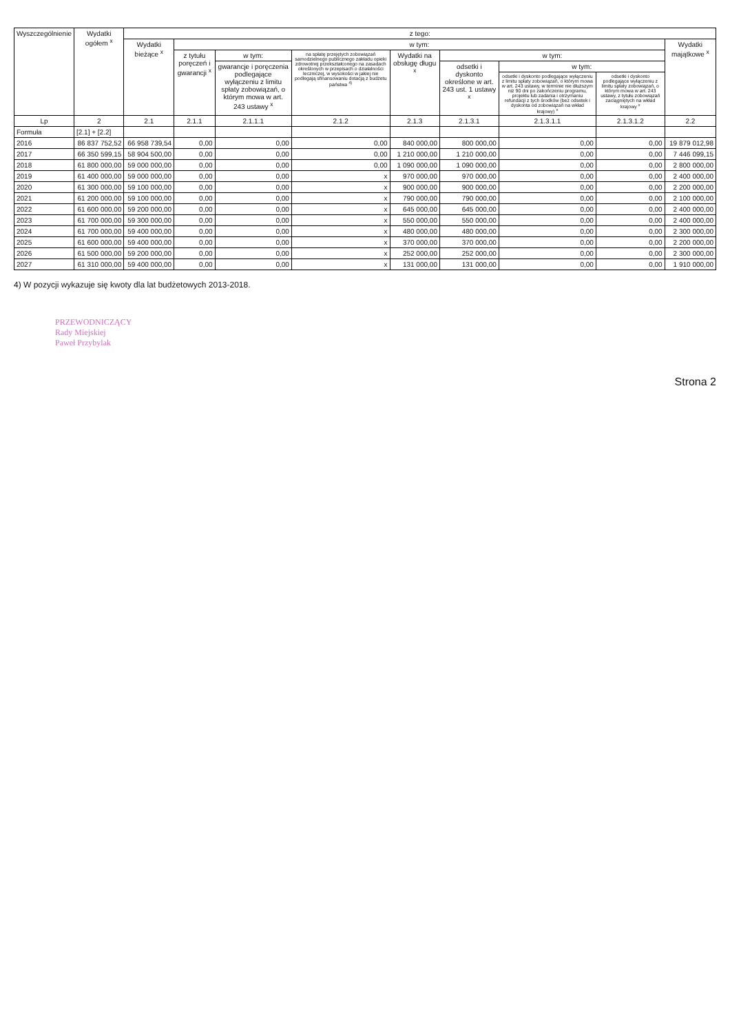| Wyszczególnienie | Wydatki ogółem <sup>x</sup> | z tego: | | | | | | | | |
| --- | --- | --- | --- | --- | --- | --- | --- | --- | --- | --- |
| | | Wydatki bieżące <sup>x</sup> | w tym: | | | | | | | Wydatki majątkowe <sup>x</sup> |
| | | | z tytułu poręczeń i gwarancji <sup>x</sup> | w tym: | na spłatę przejętych zobowiązań samodzielnego publicznego zakładu opieki zdrowotnej przekształconego na zasadach określonych w przepisach o działalności leczniczej, w wysokości w jakiej nie podlegają sfinansowaniu dotacją z budżetu państwa <sup>4)</sup> | Wydatki na obsługę długu <sup>x</sup> | w tym: | | | |
| | | | | gwarancje i poręczenia podlegające wyłączeniu z limitu spłaty zobowiązań, o którym mowa w art. 243 ustawy <sup>x</sup> | | | odsetki i dyskonto określone w art. 243 ust. 1 ustawy <sup>x</sup> | w tym: | | |
| | | | | | | | | odsetki i dyskonto podlegające wyłączeniu z limitu spłaty zobowiązań, o którym mowa w art. 243 ustawy, w terminie nie dłuższym niż 90 dni po zakończeniu programu, projektu lub zadania i otrzymaniu refundacji z tych środków (bez odsetek i dyskonta od zobowiązań na wkład krajowy) <sup>x</sup> | odsetki i dyskonto podlegające wyłączeniu z limitu spłaty zobowiązań, o którym mowa w art. 243 ustawy, z tytułu zobowiązań zaciągniętych na wkład krajowy <sup>x</sup> | |
| Lp | 2 | 2.1 | 2.1.1 | 2.1.1.1 | 2.1.2 | 2.1.3 | 2.1.3.1 | 2.1.3.1.1 | 2.1.3.1.2 | 2.2 |
| Formuła | [2.1] + [2.2] | | | | | | | | | |
| 2016 | 86 837 752,52 | 66 958 739,54 | 0,00 | 0,00 | 0,00 | 840 000,00 | 800 000,00 | 0,00 | 0,00 | 19 879 012,98 |
| 2017 | 66 350 599,15 | 58 904 500,00 | 0,00 | 0,00 | 0,00 | 1 210 000,00 | 1 210 000,00 | 0,00 | 0,00 | 7 446 099,15 |
| 2018 | 61 800 000,00 | 59 000 000,00 | 0,00 | 0,00 | 0,00 | 1 090 000,00 | 1 090 000,00 | 0,00 | 0,00 | 2 800 000,00 |
| 2019 | 61 400 000,00 | 59 000 000,00 | 0,00 | 0,00 | x | 970 000,00 | 970 000,00 | 0,00 | 0,00 | 2 400 000,00 |
| 2020 | 61 300 000,00 | 59 100 000,00 | 0,00 | 0,00 | x | 900 000,00 | 900 000,00 | 0,00 | 0,00 | 2 200 000,00 |
| 2021 | 61 200 000,00 | 59 100 000,00 | 0,00 | 0,00 | x | 790 000,00 | 790 000,00 | 0,00 | 0,00 | 2 100 000,00 |
| 2022 | 61 600 000,00 | 59 200 000,00 | 0,00 | 0,00 | x | 645 000,00 | 645 000,00 | 0,00 | 0,00 | 2 400 000,00 |
| 2023 | 61 700 000,00 | 59 300 000,00 | 0,00 | 0,00 | x | 550 000,00 | 550 000,00 | 0,00 | 0,00 | 2 400 000,00 |
| 2024 | 61 700 000,00 | 59 400 000,00 | 0,00 | 0,00 | x | 480 000,00 | 480 000,00 | 0,00 | 0,00 | 2 300 000,00 |
| 2025 | 61 600 000,00 | 59 400 000,00 | 0,00 | 0,00 | x | 370 000,00 | 370 000,00 | 0,00 | 0,00 | 2 200 000,00 |
| 2026 | 61 500 000,00 | 59 200 000,00 | 0,00 | 0,00 | x | 252 000,00 | 252 000,00 | 0,00 | 0,00 | 2 300 000,00 |
| 2027 | 61 310 000,00 | 59 400 000,00 | 0,00 | 0,00 | x | 131 000,00 | 131 000,00 | 0,00 | 0,00 | 1 910 000,00 |
4) W pozycji wykazuje się kwoty dla lat budżetowych 2013-2018.
PRZEWODNICZĄCY
Rady Miejskiej
Paweł Przybylak
Strona 2